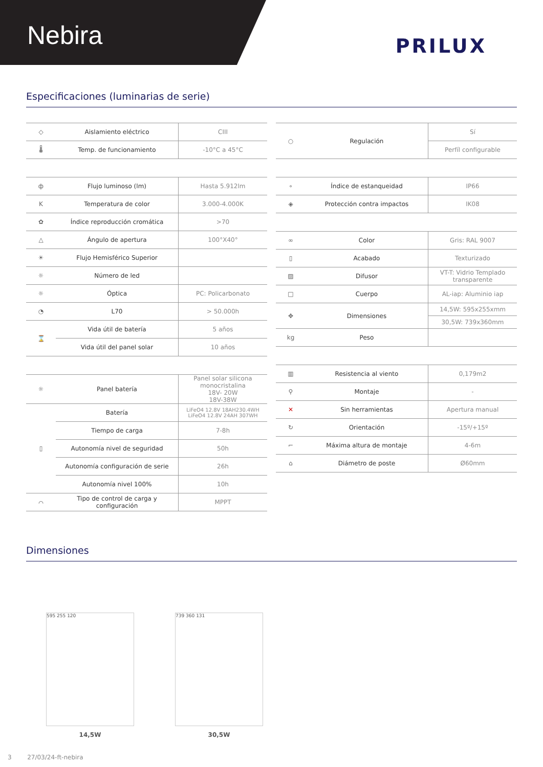Nebira
PRILUX
Especificaciones (luminarias de serie)
| ◇ | Aislamiento eléctrico | CIII |
| 🌡 | Temp. de funcionamiento | -10°C a 45°C |
| ф | Flujo luminoso (lm) | Hasta 5.912lm |
| K | Temperatura de color | 3.000-4.000K |
| ✿ | Índice reproducción cromática | >70 |
| △ | Ángulo de apertura | 100°X40° |
| ☀ | Flujo Hemisférico Superior | |
| ☼ | Número de led | |
| ☼ | Óptica | PC: Policarbonato |
| ◔ | L70 | > 50.000h |
| ⌛ | Vida útil de batería | 5 años |
| | Vida útil del panel solar | 10 años |
| ☼ | Panel batería | Panel solar silicona monocristalina 18V- 20W 18V-38W |
| ▯ | Batería | LiFeO4 12.8V 18AH230.4WH LiFeO4 12.8V 24AH 307WH |
| | Tiempo de carga | 7-8h |
| | Autonomía nivel de seguridad | 50h |
| | Autonomía configuración de serie | 26h |
| | Autonomía nivel 100% | 10h |
| ⌒ | Tipo de control de carga y configuración | MPPT |
| ○ | Regulación | Sí |
| | | Perfíl configurable |
| ∘ | Índice de estanqueidad | IP66 |
| ◈ | Protección contra impactos | IK08 |
| ∞ | Color | Gris: RAL 9007 |
| ▯ | Acabado | Texturizado |
| ▨ | Difusor | VT-T: Vidrio Templado transparente |
| □ | Cuerpo | AL-iap: Aluminio iap |
| ✥ | Dimensiones | 14,5W: 595x255xmm |
| | | 30,5W: 739x360mm |
| kg | Peso | |
| ▥ | Resistencia al viento | 0,179m2 |
| ⚲ | Montaje | - |
| ✕ | Sin herramientas | Apertura manual |
| ↻ | Orientación | -15º/+15º |
| ⌐ | Máxima altura de montaje | 4-6m |
| ⌂ | Diámetro de poste | Ø60mm |
Dimensiones
595 255 120
14,5W
739 360 131
30,5W
3 27/03/24-ft-nebira